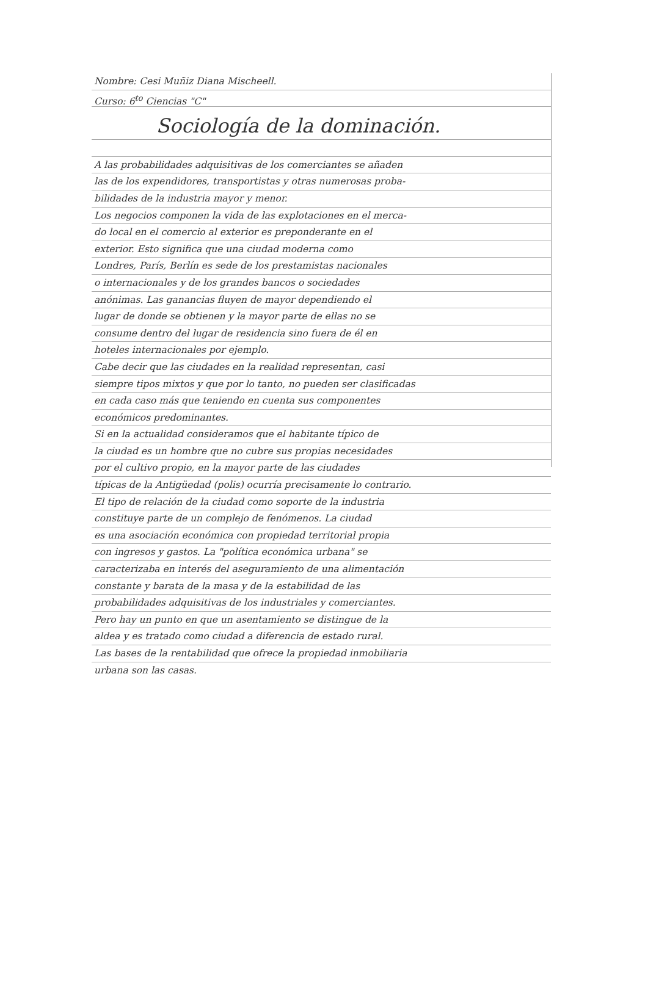Nombre: Cesi Muñiz Diana Mischeell.
Curso: 6<sup>to</sup> Ciencias "C"
Sociología de la dominación.
A las probabilidades adquisitivas de los comerciantes se añaden
las de los expendidores, transportistas y otras numerosas proba-
bilidades de la industria mayor y menor.
Los negocios componen la vida de las explotaciones en el merca-
do local en el comercio al exterior es preponderante en el
exterior. Esto significa que una ciudad moderna como
Londres, París, Berlín es sede de los prestamistas nacionales
o internacionales y de los grandes bancos o sociedades
anónimas. Las ganancias fluyen de mayor dependiendo el
lugar de donde se obtienen y la mayor parte de ellas no se
consume dentro del lugar de residencia sino fuera de él en
hoteles internacionales por ejemplo.
Cabe decir que las ciudades en la realidad representan, casi
siempre tipos mixtos y que por lo tanto, no pueden ser clasificadas
en cada caso más que teniendo en cuenta sus componentes
económicos predominantes.
Si en la actualidad consideramos que el habitante típico de
la ciudad es un hombre que no cubre sus propias necesidades
por el cultivo propio, en la mayor parte de las ciudades
típicas de la Antigüedad (polis) ocurría precisamente lo contrario.
El tipo de relación de la ciudad como soporte de la industria
constituye parte de un complejo de fenómenos. La ciudad
es una asociación económica con propiedad territorial propia
con ingresos y gastos. La "política económica urbana" se
caracterizaba en interés del aseguramiento de una alimentación
constante y barata de la masa y de la estabilidad de las
probabilidades adquisitivas de los industriales y comerciantes.
Pero hay un punto en que un asentamiento se distingue de la
aldea y es tratado como ciudad a diferencia de estado rural.
Las bases de la rentabilidad que ofrece la propiedad inmobiliaria
urbana son las casas.